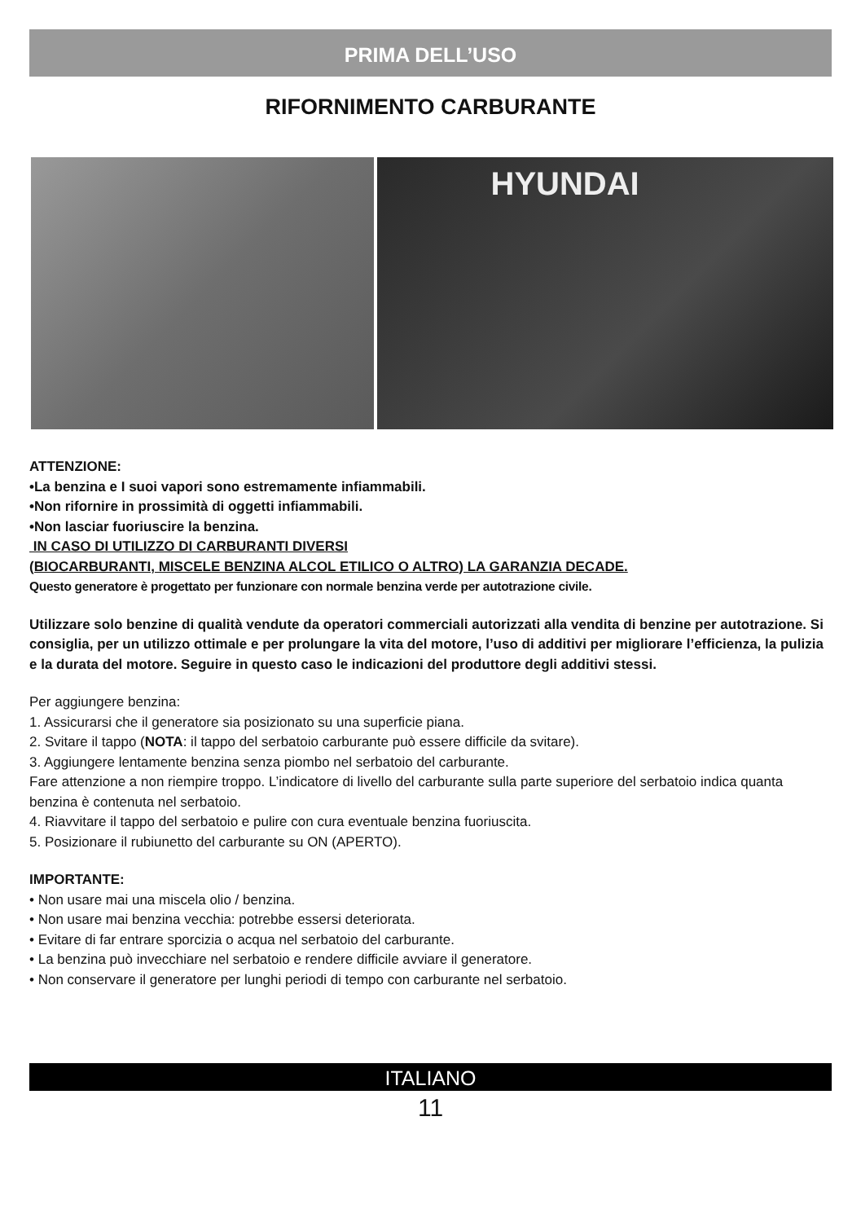PRIMA DELL’USO
RIFORNIMENTO CARBURANTE
HYUNDAI
ATTENZIONE:
•La benzina e I suoi vapori sono estremamente infiammabili.
•Non rifornire in prossimità di oggetti infiammabili.
•Non lasciar fuoriuscire la benzina.
IN CASO DI UTILIZZO DI CARBURANTI DIVERSI
(BIOCARBURANTI, MISCELE BENZINA ALCOL ETILICO O ALTRO) LA GARANZIA DECADE.
Questo generatore è progettato per funzionare con normale benzina verde per autotrazione civile.
Utilizzare solo benzine di qualità vendute da operatori commerciali autorizzati alla vendita di benzine per autotrazione. Si consiglia, per un utilizzo ottimale e per prolungare la vita del motore, l’uso di additivi per migliorare l’efficienza, la pulizia e la durata del motore. Seguire in questo caso le indicazioni del produttore degli additivi stessi.
Per aggiungere benzina:
1. Assicurarsi che il generatore sia posizionato su una superficie piana.
2. Svitare il tappo (NOTA: il tappo del serbatoio carburante può essere difficile da svitare).
3. Aggiungere lentamente benzina senza piombo nel serbatoio del carburante.
Fare attenzione a non riempire troppo. L’indicatore di livello del carburante sulla parte superiore del serbatoio indica quanta benzina è contenuta nel serbatoio.
4. Riavvitare il tappo del serbatoio e pulire con cura eventuale benzina fuoriuscita.
5. Posizionare il rubiunetto del carburante su ON (APERTO).
IMPORTANTE:
• Non usare mai una miscela olio / benzina.
• Non usare mai benzina vecchia: potrebbe essersi deteriorata.
• Evitare di far entrare sporcizia o acqua nel serbatoio del carburante.
• La benzina può invecchiare nel serbatoio e rendere difficile avviare il generatore.
• Non conservare il generatore per lunghi periodi di tempo con carburante nel serbatoio.
ITALIANO
11